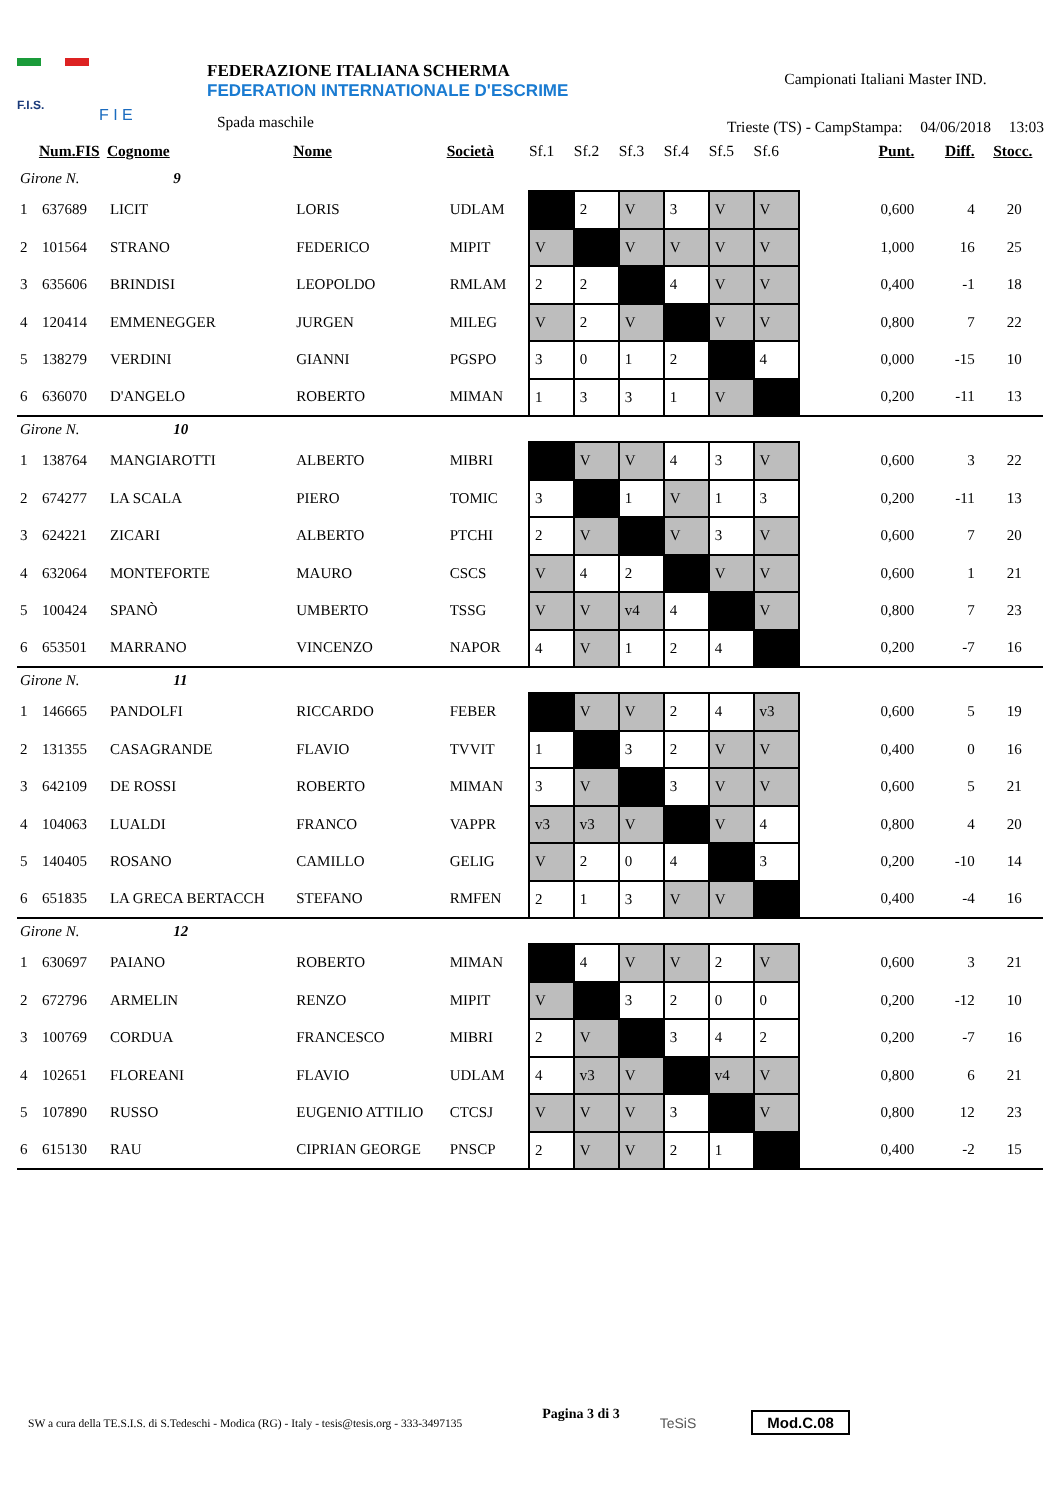F.I.S.
F I E
FEDERAZIONE ITALIANA SCHERMA
FEDERATION INTERNATIONALE D'ESCRIME
Spada maschile
Campionati Italiani Master IND.
Trieste (TS) - CampStampa: 04/06/2018 13:03
| | Num.FIS | Cognome | Nome | Società | Sf.1 | Sf.2 | Sf.3 | Sf.4 | Sf.5 | Sf.6 | Punt. | Diff. | Stocc. |
| --- | --- | --- | --- | --- | --- | --- | --- | --- | --- | --- | --- | --- | --- |
| Girone N. 9 | | | | | | | | | | | | | |
| 1 | 637689 | LICIT | LORIS | UDLAM | | 2 | V | 3 | V | V | 0,600 | 4 | 20 |
| 2 | 101564 | STRANO | FEDERICO | MIPIT | V | | V | V | V | V | 1,000 | 16 | 25 |
| 3 | 635606 | BRINDISI | LEOPOLDO | RMLAM | 2 | 2 | | 4 | V | V | 0,400 | -1 | 18 |
| 4 | 120414 | EMMENEGGER | JURGEN | MILEG | V | 2 | V | | V | V | 0,800 | 7 | 22 |
| 5 | 138279 | VERDINI | GIANNI | PGSPO | 3 | 0 | 1 | 2 | | 4 | 0,000 | -15 | 10 |
| 6 | 636070 | D'ANGELO | ROBERTO | MIMAN | 1 | 3 | 3 | 1 | V | | 0,200 | -11 | 13 |
| Girone N. 10 | | | | | | | | | | | | | |
| 1 | 138764 | MANGIAROTTI | ALBERTO | MIBRI | | V | V | 4 | 3 | V | 0,600 | 3 | 22 |
| 2 | 674277 | LA SCALA | PIERO | TOMIC | 3 | | 1 | V | 1 | 3 | 0,200 | -11 | 13 |
| 3 | 624221 | ZICARI | ALBERTO | PTCHI | 2 | V | | V | 3 | V | 0,600 | 7 | 20 |
| 4 | 632064 | MONTEFORTE | MAURO | CSCS | V | 4 | 2 | | V | V | 0,600 | 1 | 21 |
| 5 | 100424 | SPANÒ | UMBERTO | TSSG | V | V | v4 | 4 | | V | 0,800 | 7 | 23 |
| 6 | 653501 | MARRANO | VINCENZO | NAPOR | 4 | V | 1 | 2 | 4 | | 0,200 | -7 | 16 |
| Girone N. 11 | | | | | | | | | | | | | |
| 1 | 146665 | PANDOLFI | RICCARDO | FEBER | | V | V | 2 | 4 | v3 | 0,600 | 5 | 19 |
| 2 | 131355 | CASAGRANDE | FLAVIO | TVVIT | 1 | | 3 | 2 | V | V | 0,400 | 0 | 16 |
| 3 | 642109 | DE ROSSI | ROBERTO | MIMAN | 3 | V | | 3 | V | V | 0,600 | 5 | 21 |
| 4 | 104063 | LUALDI | FRANCO | VAPPR | v3 | v3 | V | | V | 4 | 0,800 | 4 | 20 |
| 5 | 140405 | ROSANO | CAMILLO | GELIG | V | 2 | 0 | 4 | | 3 | 0,200 | -10 | 14 |
| 6 | 651835 | LA GRECA BERTACCH | STEFANO | RMFEN | 2 | 1 | 3 | V | V | | 0,400 | -4 | 16 |
| Girone N. 12 | | | | | | | | | | | | | |
| 1 | 630697 | PAIANO | ROBERTO | MIMAN | | 4 | V | V | 2 | V | 0,600 | 3 | 21 |
| 2 | 672796 | ARMELIN | RENZO | MIPIT | V | | 3 | 2 | 0 | 0 | 0,200 | -12 | 10 |
| 3 | 100769 | CORDUA | FRANCESCO | MIBRI | 2 | V | | 3 | 4 | 2 | 0,200 | -7 | 16 |
| 4 | 102651 | FLOREANI | FLAVIO | UDLAM | 4 | v3 | V | | v4 | V | 0,800 | 6 | 21 |
| 5 | 107890 | RUSSO | EUGENIO ATTILIO | CTCSJ | V | V | V | 3 | | V | 0,800 | 12 | 23 |
| 6 | 615130 | RAU | CIPRIAN GEORGE | PNSCP | 2 | V | V | 2 | 1 | | 0,400 | -2 | 15 |
SW a cura della TE.S.I.S. di S.Tedeschi - Modica (RG) - Italy - tesis@tesis.org - 333-3497135 Pagina 3 di 3 TeSiS Mod.C.08